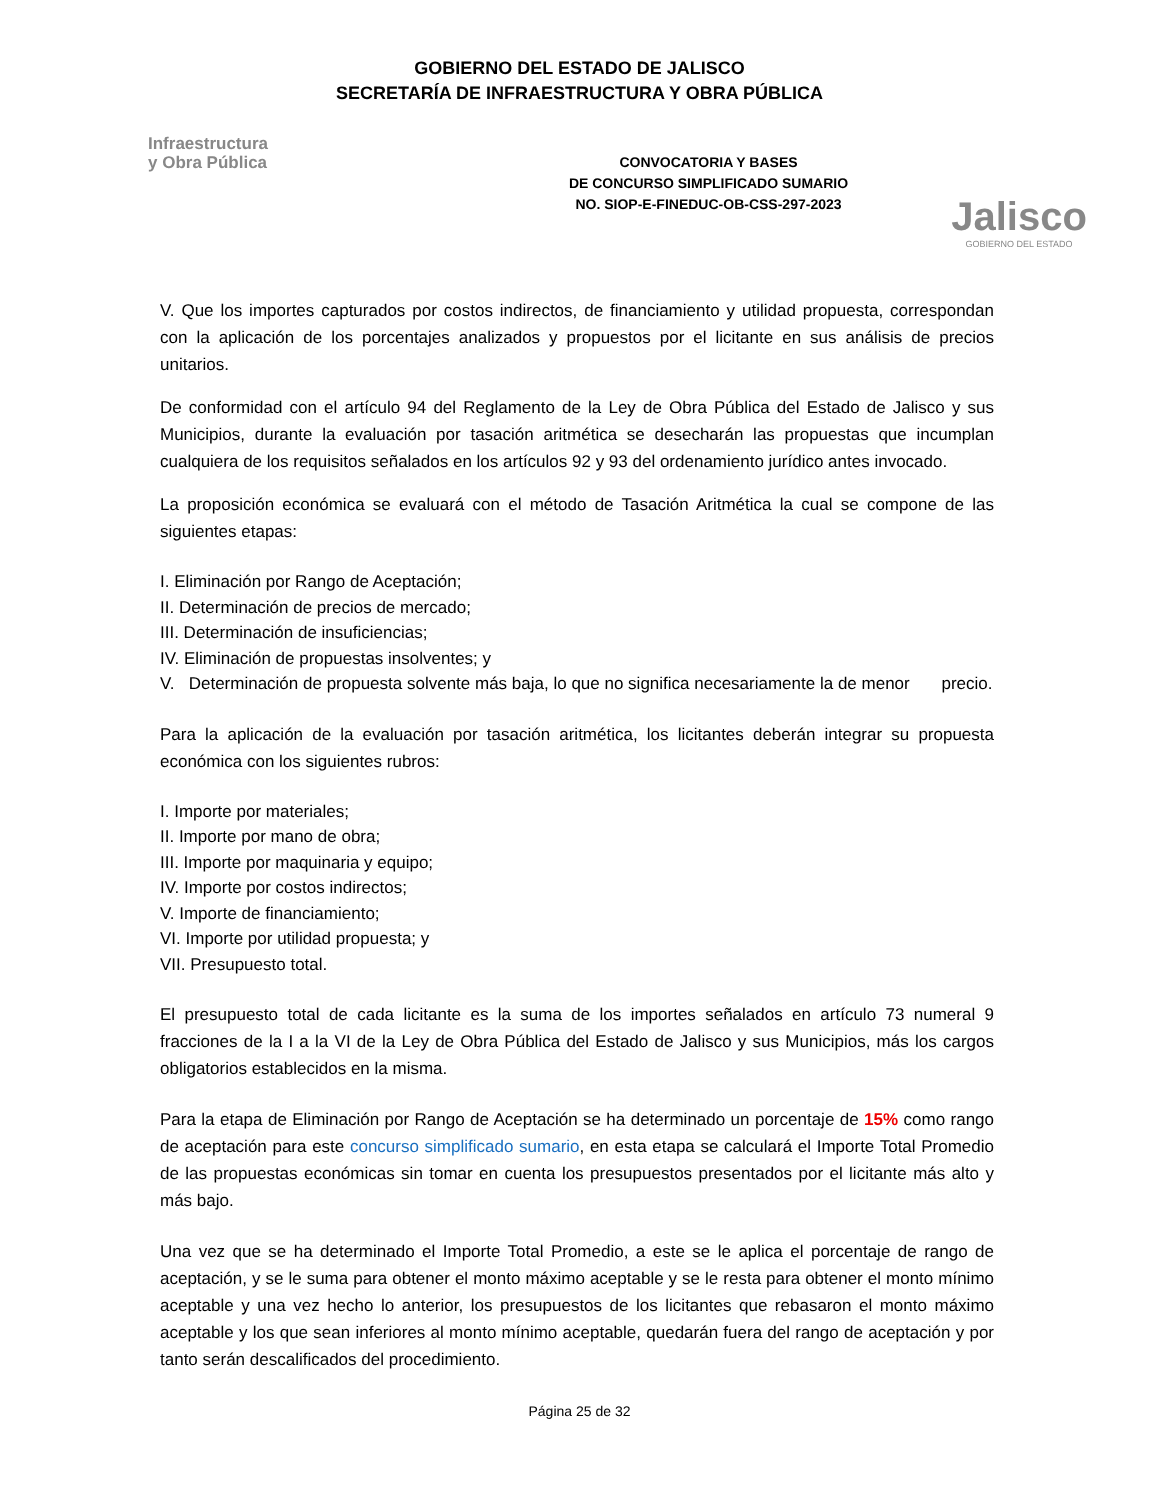GOBIERNO DEL ESTADO DE JALISCO
SECRETARÍA DE INFRAESTRUCTURA Y OBRA PÚBLICA
Infraestructura
y Obra Pública
CONVOCATORIA Y BASES
DE CONCURSO SIMPLIFICADO SUMARIO
NO. SIOP-E-FINEDUC-OB-CSS-297-2023
Jalisco
GOBIERNO DEL ESTADO
V. Que los importes capturados por costos indirectos, de financiamiento y utilidad propuesta, correspondan con la aplicación de los porcentajes analizados y propuestos por el licitante en sus análisis de precios unitarios.
De conformidad con el artículo 94 del Reglamento de la Ley de Obra Pública del Estado de Jalisco y sus Municipios, durante la evaluación por tasación aritmética se desecharán las propuestas que incumplan cualquiera de los requisitos señalados en los artículos 92 y 93 del ordenamiento jurídico antes invocado.
La proposición económica se evaluará con el método de Tasación Aritmética la cual se compone de las siguientes etapas:
I. Eliminación por Rango de Aceptación;
II. Determinación de precios de mercado;
III. Determinación de insuficiencias;
IV. Eliminación de propuestas insolventes; y
V. Determinación de propuesta solvente más baja, lo que no significa necesariamente la de menor precio.
Para la aplicación de la evaluación por tasación aritmética, los licitantes deberán integrar su propuesta económica con los siguientes rubros:
I. Importe por materiales;
II. Importe por mano de obra;
III. Importe por maquinaria y equipo;
IV. Importe por costos indirectos;
V. Importe de financiamiento;
VI. Importe por utilidad propuesta; y
VII. Presupuesto total.
El presupuesto total de cada licitante es la suma de los importes señalados en artículo 73 numeral 9 fracciones de la I a la VI de la Ley de Obra Pública del Estado de Jalisco y sus Municipios, más los cargos obligatorios establecidos en la misma.
Para la etapa de Eliminación por Rango de Aceptación se ha determinado un porcentaje de 15% como rango de aceptación para este concurso simplificado sumario, en esta etapa se calculará el Importe Total Promedio de las propuestas económicas sin tomar en cuenta los presupuestos presentados por el licitante más alto y más bajo.
Una vez que se ha determinado el Importe Total Promedio, a este se le aplica el porcentaje de rango de aceptación, y se le suma para obtener el monto máximo aceptable y se le resta para obtener el monto mínimo aceptable y una vez hecho lo anterior, los presupuestos de los licitantes que rebasaron el monto máximo aceptable y los que sean inferiores al monto mínimo aceptable, quedarán fuera del rango de aceptación y por tanto serán descalificados del procedimiento.
Página 25 de 32